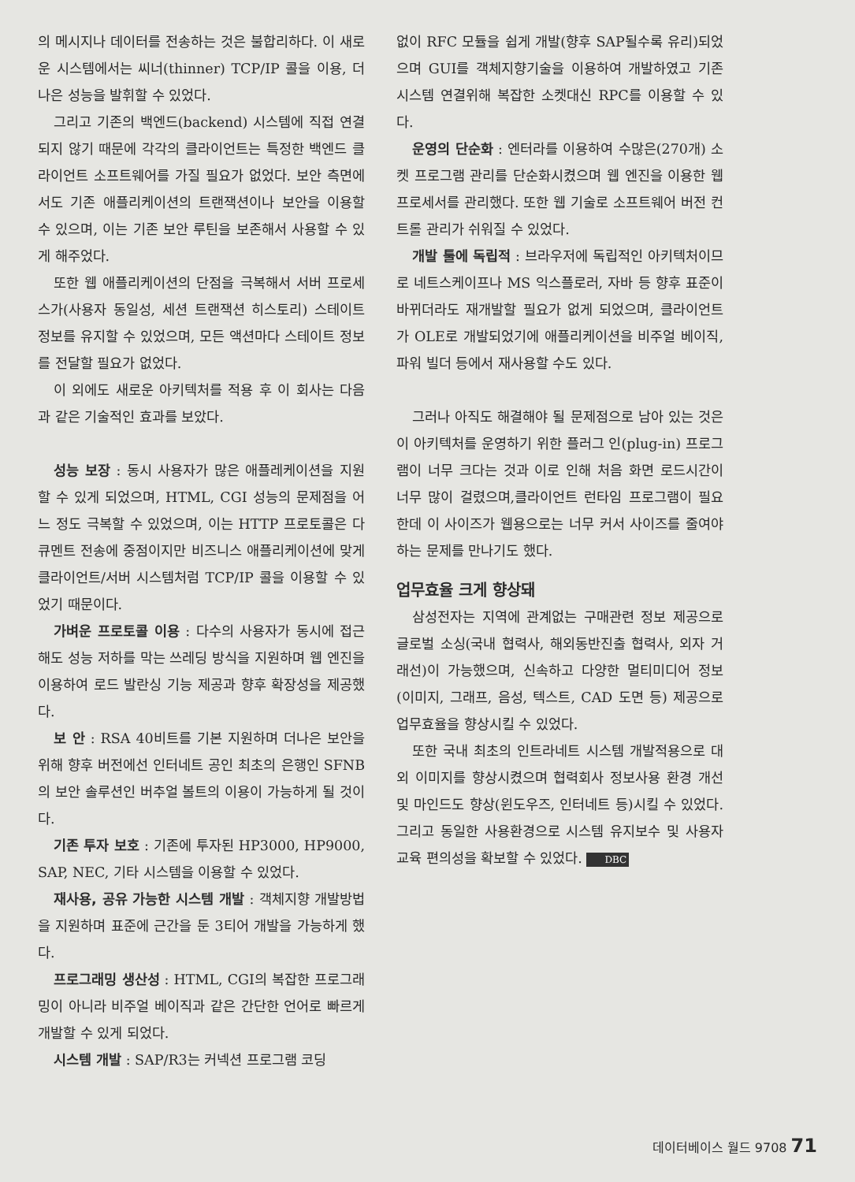의 메시지나 데이터를 전송하는 것은 불합리하다. 이 새로운 시스템에서는 씨너(thinner) TCP/IP 콜을 이용, 더나은 성능을 발휘할 수 있었다.
그리고 기존의 백엔드(backend) 시스템에 직접 연결되지 않기 때문에 각각의 클라이언트는 특정한 백엔드 클라이언트 소프트웨어를 가질 필요가 없었다. 보안 측면에서도 기존 애플리케이션의 트랜잭션이나 보안을 이용할 수 있으며, 이는 기존 보안 루틴을 보존해서 사용할 수 있게 해주었다.
또한 웹 애플리케이션의 단점을 극복해서 서버 프로세스가(사용자 동일성, 세션 트랜잭션 히스토리) 스테이트 정보를 유지할 수 있었으며, 모든 액션마다 스테이트 정보를 전달할 필요가 없었다.
이 외에도 새로운 아키텍처를 적용 후 이 회사는 다음과 같은 기술적인 효과를 보았다.
성능 보장 : 동시 사용자가 많은 애플레케이션을 지원할 수 있게 되었으며, HTML, CGI 성능의 문제점을 어느 정도 극복할 수 있었으며, 이는 HTTP 프로토콜은 다큐멘트 전송에 중점이지만 비즈니스 애플리케이션에 맞게 클라이언트/서버 시스템처럼 TCP/IP 콜을 이용할 수 있었기 때문이다.
가벼운 프로토콜 이용 : 다수의 사용자가 동시에 접근해도 성능 저하를 막는 쓰레딩 방식을 지원하며 웹 엔진을 이용하여 로드 발란싱 기능 제공과 향후 확장성을 제공했다.
보 안 : RSA 40비트를 기본 지원하며 더나은 보안을 위해 향후 버전에선 인터네트 공인 최초의 은행인 SFNB의 보안 솔루션인 버추얼 볼트의 이용이 가능하게 될 것이다.
기존 투자 보호 : 기존에 투자된 HP3000, HP9000, SAP, NEC, 기타 시스템을 이용할 수 있었다.
재사용, 공유 가능한 시스템 개발 : 객체지향 개발방법을 지원하며 표준에 근간을 둔 3티어 개발을 가능하게 했다.
프로그래밍 생산성 : HTML, CGI의 복잡한 프로그래밍이 아니라 비주얼 베이직과 같은 간단한 언어로 빠르게 개발할 수 있게 되었다.
시스템 개발 : SAP/R3는 커넥션 프로그램 코딩
없이 RFC 모듈을 쉽게 개발(향후 SAP될수록 유리)되었으며 GUI를 객체지향기술을 이용하여 개발하였고 기존 시스템 연결위해 복잡한 소켓대신 RPC를 이용할 수 있다.
운영의 단순화 : 엔터라를 이용하여 수많은(270개) 소켓 프로그램 관리를 단순화시켰으며 웹 엔진을 이용한 웹 프로세서를 관리했다. 또한 웹 기술로 소프트웨어 버전 컨트롤 관리가 쉬워질 수 있었다.
개발 툴에 독립적 : 브라우저에 독립적인 아키텍처이므로 네트스케이프나 MS 익스플로러, 자바 등 향후 표준이 바뀌더라도 재개발할 필요가 없게 되었으며, 클라이언트가 OLE로 개발되었기에 애플리케이션을 비주얼 베이직, 파워 빌더 등에서 재사용할 수도 있다.
그러나 아직도 해결해야 될 문제점으로 남아 있는 것은 이 아키텍처를 운영하기 위한 플러그 인(plug-in) 프로그램이 너무 크다는 것과 이로 인해 처음 화면 로드시간이 너무 많이 걸렸으며,클라이언트 런타임 프로그램이 필요한데 이 사이즈가 웹용으로는 너무 커서 사이즈를 줄여야 하는 문제를 만나기도 했다.
업무효율 크게 향상돼
삼성전자는 지역에 관계없는 구매관련 정보 제공으로 글로벌 소싱(국내 협력사, 해외동반진출 협력사, 외자 거래선)이 가능했으며, 신속하고 다양한 멀티미디어 정보(이미지, 그래프, 음성, 텍스트, CAD 도면 등) 제공으로 업무효율을 향상시킬 수 있었다.
또한 국내 최초의 인트라네트 시스템 개발적용으로 대외 이미지를 향상시켰으며 협력회사 정보사용 환경 개선 및 마인드도 향상(윈도우즈, 인터네트 등)시킬 수 있었다. 그리고 동일한 사용환경으로 시스템 유지보수 및 사용자 교육 편의성을 확보할 수 있었다. DBC
데이터베이스 월드 9708 71